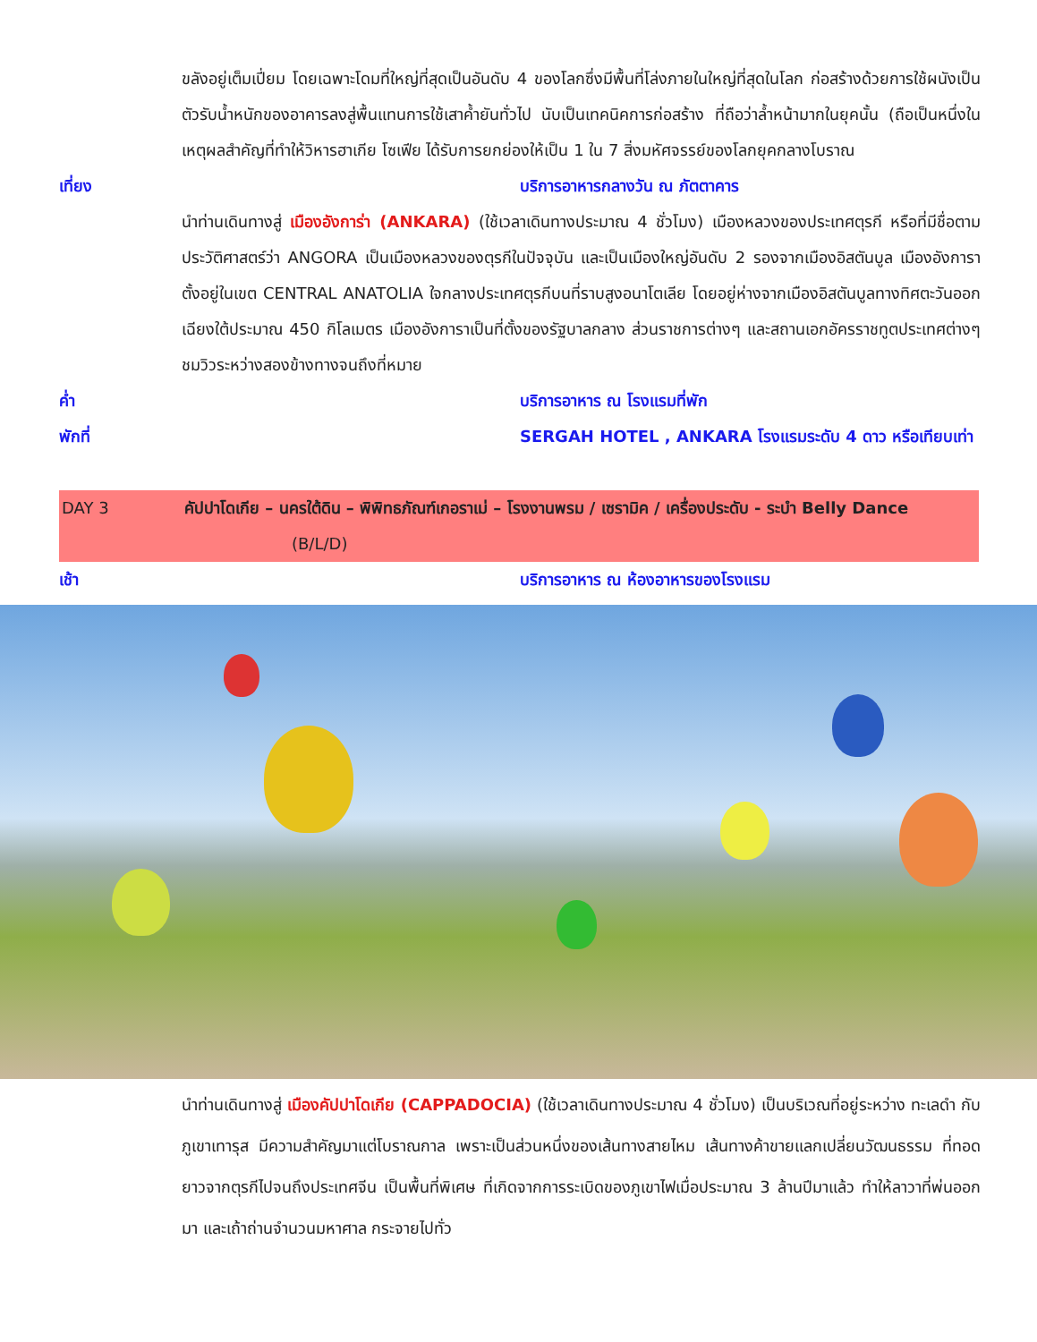ขลังอยู่เต็มเปี่ยม โดยเฉพาะโดมที่ใหญ่ที่สุดเป็นอันดับ 4 ของโลกซึ่งมีพื้นที่โล่งภายในใหญ่ที่สุดในโลก ก่อสร้างด้วยการใช้ผนังเป็นตัวรับน้ำหนักของอาคารลงสู่พื้นแทนการใช้เสาค้ำยันทั่วไป นับเป็นเทคนิคการก่อสร้าง ที่ถือว่าล้ำหน้ามากในยุคนั้น (ถือเป็นหนึ่งในเหตุผลสำคัญที่ทำให้วิหารฮาเกีย โซเฟีย ได้รับการยกย่องให้เป็น 1 ใน 7 สิ่งมหัศจรรย์ของโลกยุคกลางโบราณ
เที่ยง บริการอาหารกลางวัน ณ ภัตตาคาร
นำท่านเดินทางสู่ เมืองอังการ่า (ANKARA) (ใช้เวลาเดินทางประมาณ 4 ชั่วโมง) เมืองหลวงของประเทศตุรกี หรือที่มีชื่อตามประวัติศาสตร์ว่า ANGORA เป็นเมืองหลวงของตุรกีในปัจจุบัน และเป็นเมืองใหญ่อันดับ 2 รองจากเมืองอิสตันบูล เมืองอังการาตั้งอยู่ในเขต CENTRAL ANATOLIA ใจกลางประเทศตุรกีบนที่ราบสูงอนาโตเลีย โดยอยู่ห่างจากเมืองอิสตันบูลทางทิศตะวันออกเฉียงใต้ประมาณ 450 กิโลเมตร เมืองอังการาเป็นที่ตั้งของรัฐบาลกลาง ส่วนราชการต่างๆ และสถานเอกอัครราชทูตประเทศต่างๆ ชมวิวระหว่างสองข้างทางจนถึงที่หมาย
ค่ำ บริการอาหาร ณ โรงแรมที่พัก
พักที่ SERGAH HOTEL , ANKARA โรงแรมระดับ 4 ดาว หรือเทียบเท่า
DAY 3 คัปปาโดเกีย – นครใต้ดิน – พิพิทธภัณฑ์เกอราเม่ – โรงงานพรม / เซรามิค / เครื่องประดับ - ระบำ Belly Dance (B/L/D)
เช้า บริการอาหาร ณ ห้องอาหารของโรงแรม
นำท่านเดินทางสู่ เมืองคัปปาโดเกีย (CAPPADOCIA) (ใช้เวลาเดินทางประมาณ 4 ชั่วโมง) เป็นบริเวณที่อยู่ระหว่าง ทะเลดำ กับ ภูเขาเทารุส มีความสำคัญมาแต่โบราณกาล เพราะเป็นส่วนหนึ่งของเส้นทางสายไหม เส้นทางค้าขายแลกเปลี่ยนวัฒนธรรม ที่ทอดยาวจากตุรกีไปจนถึงประเทศจีน เป็นพื้นที่พิเศษ ที่เกิดจากการระเบิดของภูเขาไฟเมื่อประมาณ 3 ล้านปีมาแล้ว ทำให้ลาวาที่พ่นออกมา และเถ้าถ่านจำนวนมหาศาล กระจายไปทั่ว